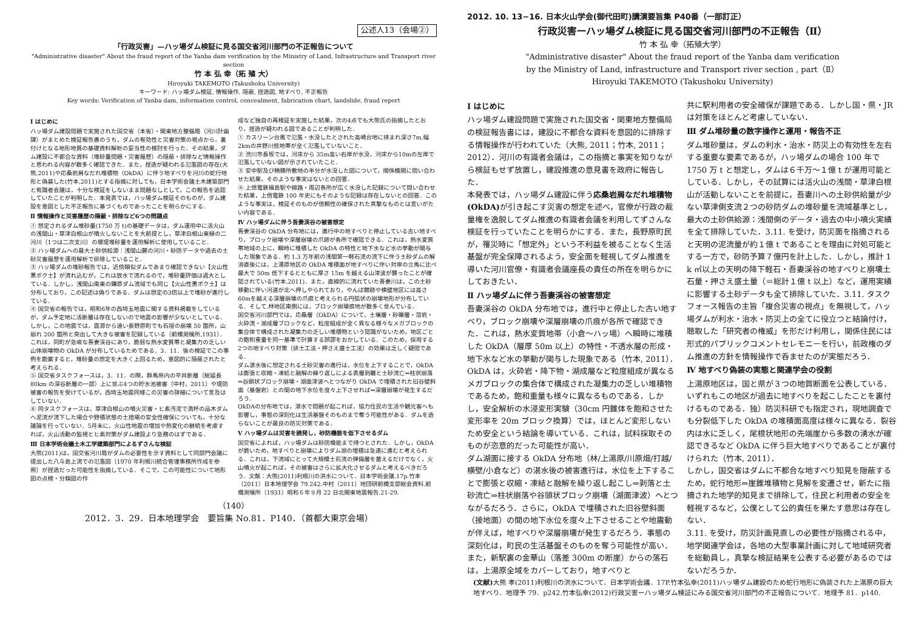公述人13（会場②）
「行政災害」—ハッ場ダム検証に見る国交省河川部門の不正報告について
"Administrative disaster" About the fraud report of the Yanba dam verification by the Ministry of Land, Infrastructure and Transport river section
竹 本 弘 幸（拓 殖 大）
Hiroyuki TAKEMOTO (Takushoku University)
キーワード: ハッ場ダム検証, 情報操作, 隠蔽, 捏造図, 地すべり, 不正報告
Key words: Verification of Yanba dam, information control, concealment, fabrication chart, landslide, fraud report
Ⅰ はじめに
ハッ場ダム建設問題で実施された国交省（本省）・関東地方整備局（河川計画課）がまとめた検証報告書のうち，ダムの有効性と災害対策の視点から，裏付けとなる地形地質の基礎資料解析の妥当性の検討を行った．その結果，ダム建設に不都合な資料（堆砂量問題・災害履歴）の隠蔽・排除など情報操作と思われる内容が数多く確認できた．また，捏造が疑われる氾濫図の存在(大熊,2011)や応桑岩屑なだれ堆積物（OkDA）に伴う地すべりを河川の蛇行地形と偽装した(竹本,2011)とする指摘に対しても，日本学術会議土木建築部門と有識者会議は，十分な検証をしないまま問題なしとして，この報告を追認していたことが判明した．本発表では，ハッ場ダム検証そのものが，ダム建設を意図とした不正報告に基づくものであったことを明らかにする．
Ⅱ 情報操作と災害履歴の隠蔽・排除など6つの問題点
① 想定されるダム堆砂量(1750 万 t)の基礎データは，ダム運用中に活火山の浅間山・草津白根山が噴火しないことを大前提とし，草津白根山東縁の二河川（1つは二次支川）の堰堤堆砂量を運用解析に使用していること．
② ハッ場ダムへの最大土砂供給源：浅間山麓の河川・砂防データや過去の土砂災害履歴を運用解析で排除していること．
③ ハッ場ダムの堆砂報告では，近傍類似ダムであまり確認できない【火山性黒ボク土】が流れ込むが，これは放水で流れるので，堆砂量評価は過大としている．しかし，浅間山南東の鎌原ダム流域でも同じ【火山性黒ボク土】は分布しており，この記述は偽りである．ダムは想定の3倍以上で堆砂が進行している．
④ 国交省の報告では，昭和6年の西埼玉地震に関する資料掲載をしているが，ダム予定地に活断層は存在しないので地震の影響が少ないとしている．しかし，この地震では，震源から遠い長野原町でも石垣の崩壊 50 箇所，山崩れ 200 箇所と突出して大きな被害を記録している（前橋測候所,1931）．これは，同町が急峻な吾妻渓谷にあり，脆弱な熱水変質帯と凝集力の乏しい山体崩壊物の OkDA が分布しているためである．3．11．後の検証でこの事例を勘案すると，堆砂量の想定を大きく上回るため，意図的に隠蔽されたと考えられる．
⑤ 国交省タスクフォースは，3．11．の際，群馬県内の平井断層（総延長 80km の深谷断層の一部）上に並ぶ4つの貯水池被害（中村，2011）や堤防被害の報告を受けているが，西埼玉地震同様この災害の詳細について言及はしていない．
⑥ 同タスクフォースは，草津白根山の噴火災害・ヒ素汚泥で満杯の品木ダムへ泥流が流下した場合や野積状態の土捨場の安全性確保についても，十分な議論を行っていない．5月末に，火山性地震の増加や熱変化の継続を考慮すれば，火山活動の監視とヒ素対策がダム建設より急務のはずである．
Ⅲ 日本学術会議土木工学建築部門によるずさんな検証
大熊(2011)は，国交省河川局がダムの必要性を示す資料として同部門会議に提出した八斗島上流での氾濫図（1970 年利根川統合管理事務所作成を参照）が捏造だった可能性を指摘している．そこで，この可能性について地形図の点検・分類図の作
成など独自の再検証を実施した結果，次の4点でも大熊氏の指摘したとおり，捏造が疑われる図であることが判明した．
① カスリーン台風で氾濫・水没したとされた高崎台地に挟まれ深さ7m,幅2kmの井野川低地帯が全く氾濫していないこと．
② 渋川市長坂では，河床から 35m高い右岸が水没，河床から10mの左岸で氾濫していない図が示されていたこと．
③ 安中駅及び精錬所敷地の半分が水没した図について，関係機関に問い合わせた結果，そのような事実はないとの回答．
④ 上信電鉄福島駅や線路・周辺各所が広く水没した記録について問い合わせた結果，上信電鉄 100 年史にもそのような記録は存在しないとの回答．このような事実は，検証そのものが信頼性の確保された真摯なものとは言いがたい内容である．
Ⅳ ハッ場ダムに伴う吾妻渓谷の被害想定
吾妻渓谷の OkDA 分布地には，進行中の地すべりと停止している古い地すべり，ブロック崩壊や深層崩壊の爪跡が各所で確認できる．これは，熱水変質帯地域の上に，瞬時に堆積した OkDA の特性と地下水など水の挙動が関与した現象である．約 1.3 万年前の浅間第一軽石流の流下に伴う土砂ダムの解消直後には，上湯原地区の OkDA 堆積面が地すべりに伴い対岸の立馬に比べ最大で 50m 低下するとともに厚さ 15m を越える山津波が襲ったことが確認されている(竹本,2011)．また，直線的に流れていた吾妻川は，この土砂移動に伴い河道が北へ押しやられており，やんば館跡や横壁地区には高さ60mを越える深層崩壊の爪痕と考えられる円弧状の崩壊地形が分布している．そして,林地区南側には，ブロック崩壊痕地が数多く並んでいる．
国交省河川部門では，応桑層（OkDA）について，土壌層・砂礫層・溶岩・火砕流・湖成層ブロックなど，粒度組成が全く異なる様々なメガブロックの集合体で構成された凝集力の乏しい堆積物という認識がないため，地区ごとの飽和重量を同一基準で計算する誤謬をおかしている．このため，採用する2つの地すべり対策（排土工法・押さえ盛土工法）の効果は乏しく疑問である．
ダム湛水後に想定される土砂災害の進行は，水位を上下することで，OkDA は膨張と収縮・凍結と融解の繰り返しによる表層剥離と土砂流亡⇒柱状崩落⇒谷頭状ブロック崩壊・湖面津波へとつながり OkDA で埋積された旧谷壁斜面（基盤岩）との間の地下水位を度々上下させれば⇒深層崩壊が発生するだろう．
OkDAの分布地では，湛水で問題が起これば，協力住民の生活や観光客へも影響し，事態の深刻化は生活基盤そのものまで奪う可能性がある．ダムを造らないことが最良の防災対策である．
Ⅴ ハッ場ダムは災害を誘発し，砂防機能を低下させるダム
国交省によれば，ハッ場ダムは砂防機能まで持つとされた．しかし，OkDA が脆いため，地すべりと崩壊によりダム湖の埋積は急速に進むと考えられる．これは，下流域にとって大規模土石流の弾備層を蓄えるだけでなく，火山噴火が起これば，その被害はさらに拡大化させるダムと考えるべきだろう．文献：大熊(2011)利根川の洪水について．日本学術会議.17p.竹本（2011）日本地理学会 79.242.中村（2011）地団研前橋支部総会資料.前橋測候所（1931）昭和６年９月 22 日北関東地震報告.21-29.
（140）
2012．3．29．日本地理学会　要旨集 No.81．P140．（首都大東京会場）
2012. 10. 13−16. 日本火山学会(御代田町)講演要旨集 P40番（一部訂正）
行政災害ーハッ場ダム検証に見る国交省河川部門の不正報告（Ⅱ）
竹 本 弘 幸（拓殖大学）
"Administrative disaster" About the fraud report of the Yanba dam verification
by the Ministry of Land, infrastructure and Transport river section , part（Ⅱ）
Hiroyuki TAKEMOTO (Takushoku University)
Ⅰ はじめに
ハッ場ダム建設問題で実施された国交省・関東地方整備局の検証報告書には，建設に不都合な資料を意図的に排除する情報操作が行われていた（大熊, 2011；竹本, 2011；2012）．河川の有識者会議は，この指摘と事実を知りながら検証もせず放置し，建設推進の意見書を政府に報告した．
本発表では，ハッ場ダム建設に伴う応桑岩屑なだれ堆積物(OkDA) が引き起こす災害の想定を述べ，官僚が行政の裁量権を逸脱してダム推進の有識者会議を利用してずさんな検証を行っていたことを明らかにする．また，長野原町民が，罹災時に「想定外」という不利益を被ることなく生活基盤が完全保障されるよう，安全面を軽視してダム推進を導いた河川官僚・有識者会議座長の責任の所在を明らかにしておきたい．
Ⅱ ハッ場ダムに伴う吾妻渓谷の被害想定
吾妻渓谷の OkDA 分布地では，進行中と停止した古い地すべり，ブロック崩壊や深層崩壊の爪痕が各所で確認できた．これは，熱水変質地帯（小倉〜ハッ場）へ瞬時に堆積した OkDA（層厚 50m 以上）の特性・不透水層の形成・地下水など水の挙動が関与した現象である（竹本, 2011）．
OkDA は，火砕岩・降下物・湖成層など粒度組成が異なるメガブロックの集合体で構成された凝集力の乏しい堆積物であるため，飽和重量も様々に異なるものである．しかし，安全解析の水浸変形実験（30cm 円錐体を飽和させた変形率を 20m ブロック換算）では，ほとんど変形しないため安全という結論を導いている．これは，試料採取そのものが恣意的だった可能性が高い．
ダム湖面に接する OkDA 分布地（林/上湯原/川原畑/打越/横壁/小倉など）の湛水後の被害進行は，水位を上下することで膨張と収縮・凍結と融解を繰り返し起こし⇒剥落と土砂流亡⇒柱状崩落や谷頭状ブロック崩壊（湖面津波）へとつながるだろう．さらに，OkDA で埋積された旧谷壁斜面（接地面）の間の地下水位を度々上下させることや地震動が伴えば，地すべりや深層崩壊が発生するだろう．事態の深刻化は，町民の生活基盤そのものを奪う可能性が高い．また，新駅裏の金華山（落差 300m の断崖）からの落石は，上湯原全域をカバーしており，地すべりと
共に駅利用者の安全確保が課題である．しかし国・県・JR は対策をほとんど考慮していない．
Ⅲ ダム堆砂量の数字操作と運用・報告不正
ダム堆砂量は，ダムの利水・治水・防災上の有効性を左右する重要な要素であるが，ハッ場ダムの場合 100 年で 1750 万 t と想定し，ダムは６千万〜１億 t が運用可能としている．しかし，その試算には活火山の浅間・草津白根山が活動しないことを前提に，吾妻川への土砂供給量が少ない草津側支流２つの砂防ダムの堆砂量を流域基準とし，最大の土砂供給源：浅間側のデータ・過去の中小噴火実績を全て排除していた．3.11. を受け，防災面を指摘されると天明の泥流量が約１億 t であることを理由に対処可能とする一方で，砂防予算７億円を計上した．しかし，推計 1 k ㎥以上の天明の降下軽石・吾妻渓谷の地すべりと崩壊土石量・押さえ盛土量（＝総計１億 t 以上）など，運用実績に影響する土砂データも全て排除していた．3.11. タスクフォース報告の主旨「複合災害の視点」を無視して，ハッ場ダムが利水・治水・防災上の全てに役立つと結論付け，聴取した「研究者の権威」を形だけ利用し，関係住民には形式的パブリックコメントセレモニーを行い，前政権のダム推進の方針を情報操作で呑ませたのが実態だろう．
Ⅳ 地すべり偽装の実態と関連学会の役割
上湯原地区は，国と県が３つの地質断面を公表している．いずれもこの地区が過去に地すべりを起こしたことを裏付けるものである．独）防災科研でも指定され，現地調査でも分裂低下した OkDA の堆積面高度は様々に異なる．裂谷内は水に乏しく，尾根状地形の先端崖から多数の湧水が確認できるなど OkDA に伴う巨大地すべりであることが裏付けられた（竹本, 2011）．
しかし，国交省はダムに不都合な地すべり知見を隠蔽するため，蛇行地形⇒崖錐堆積物と見解を変遷させ，新たに指摘された地学的知見まで排除して，住民と利用者の安全を軽視するなど，公僕として公的責任を果たす意思は存在しない．
3.11. を受け，防災計画見直しの必要性が指摘される中，地学関連学会は，各地の大型事業計画に対して地域研究者を総動員し，真摯な検証結果を公表する必要があるのではないだろうか．
(文献) 大熊 孝(2011)利根川の洪水について．日本学術会議．17P.竹本弘幸(2011)ハッ場ダム建設のため蛇行地形に偽装された上湯原の巨大地すべり．地理予 79．p242.竹本弘幸(2012)行政災害ーハッ場ダム検証にみる国交省河川部門の不正報告について．地理予 81．p140.